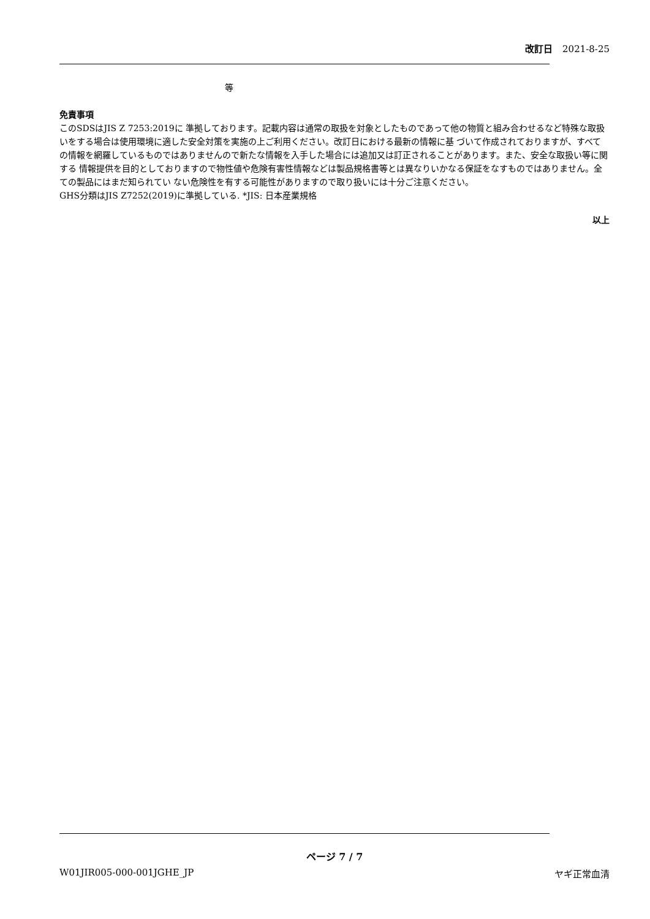改訂日 2021-8-25
等
免責事項
このSDSはJIS Z 7253:2019に 準拠しております。記載内容は通常の取扱を対象としたものであって他の物質と組み合わせるなど特殊な取扱いをする場合は使用環境に適した安全対策を実施の上ご利用ください。改訂日における最新の情報に基 づいて作成されておりますが、すべての情報を網羅しているものではありませんので新たな情報を入手した場合には追加又は訂正されることがあります。また、安全な取扱い等に関する 情報提供を目的としておりますので物性値や危険有害性情報などは製品規格書等とは異なりいかなる保証をなすものではありません。全ての製品にはまだ知られてい ない危険性を有する可能性がありますので取り扱いには十分ご注意ください。
GHS分類はJIS Z7252(2019)に準拠している. *JIS: 日本産業規格
以上
ページ 7 / 7
W01JIR005-000-001JGHE_JP ヤギ正常血清